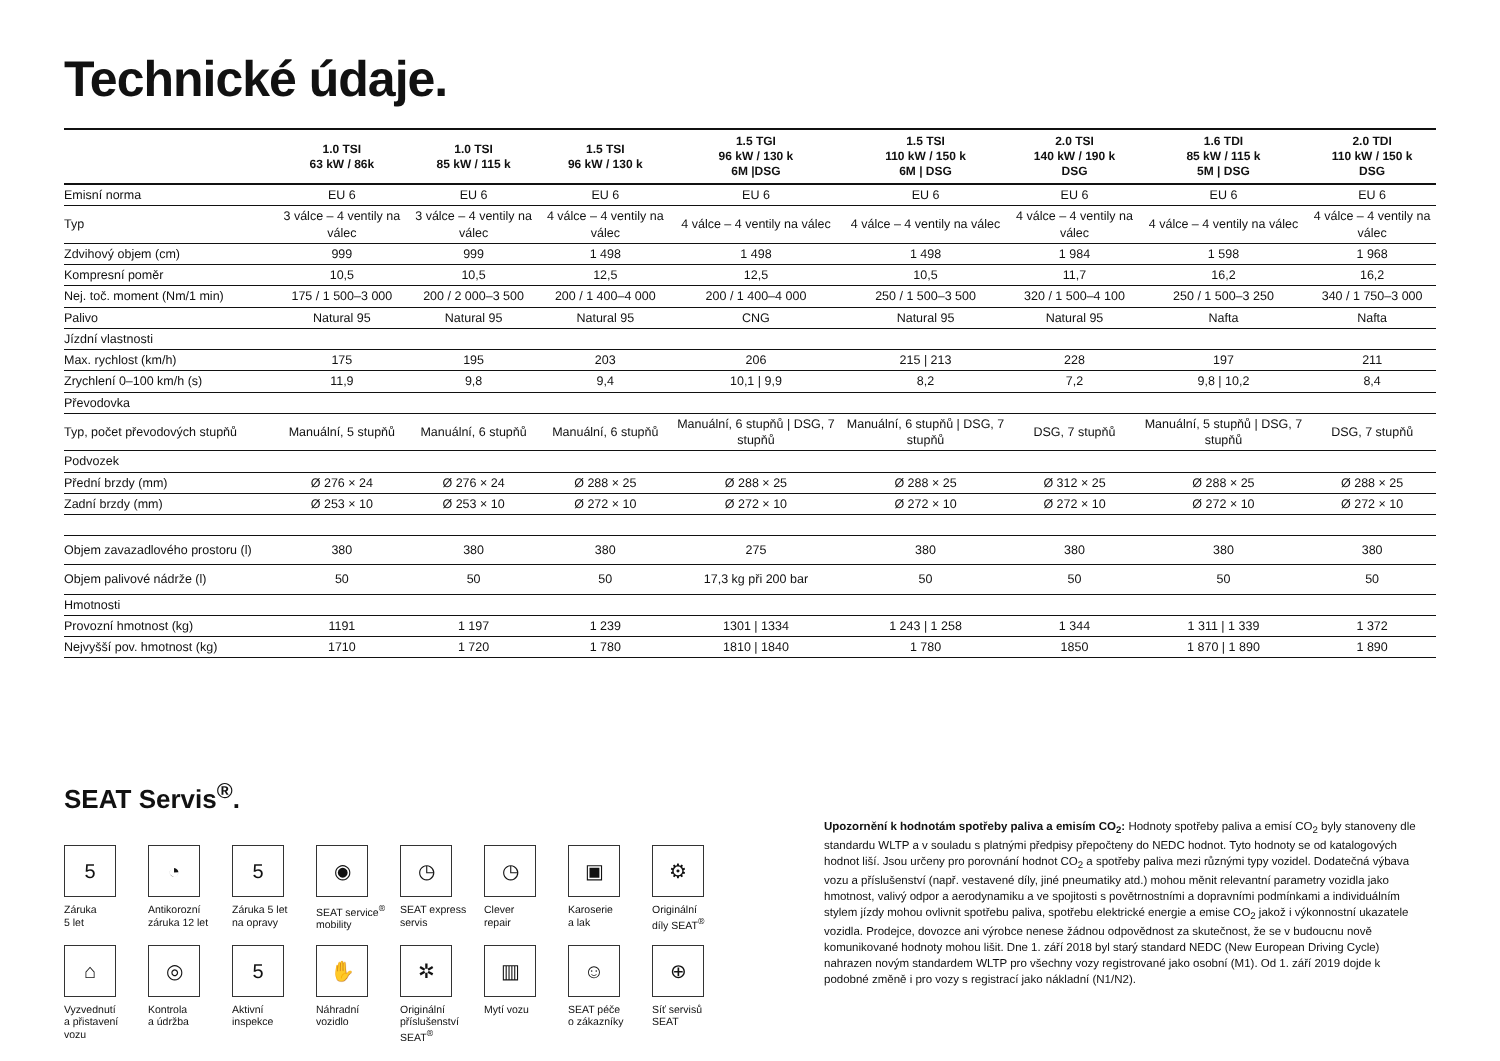Technické údaje.
| | 1.0 TSI 63 kW / 86k | 1.0 TSI 85 kW / 115 k | 1.5 TSI 96 kW / 130 k | 1.5 TGI 96 kW / 130 k 6M /DSG | 1.5 TSI 110 kW / 150 k 6M / DSG | 2.0 TSI 140 kW / 190 k DSG | 1.6 TDI 85 kW / 115 k 5M / DSG | 2.0 TDI 110 kW / 150 k DSG |
| --- | --- | --- | --- | --- | --- | --- | --- | --- |
| Emisní norma | EU 6 | EU 6 | EU 6 | EU 6 | EU 6 | EU 6 | EU 6 | EU 6 |
| Typ | 3 válce – 4 ventily na válec | 3 válce – 4 ventily na válec | 4 válce – 4 ventily na válec | 4 válce – 4 ventily na válec | 4 válce – 4 ventily na válec | 4 válce – 4 ventily na válec | 4 válce – 4 ventily na válec | 4 válce – 4 ventily na válec |
| Zdvihový objem (cm) | 999 | 999 | 1 498 | 1 498 | 1 498 | 1 984 | 1 598 | 1 968 |
| Kompresní poměr | 10,5 | 10,5 | 12,5 | 12,5 | 10,5 | 11,7 | 16,2 | 16,2 |
| Nej. toč. moment (Nm/1 min) | 175 / 1 500–3 000 | 200 / 2 000–3 500 | 200 / 1 400–4 000 | 200 / 1 400–4 000 | 250 / 1 500–3 500 | 320 / 1 500–4 100 | 250 / 1 500–3 250 | 340 / 1 750–3 000 |
| Palivo | Natural 95 | Natural 95 | Natural 95 | CNG | Natural 95 | Natural 95 | Nafta | Nafta |
| Jízdní vlastnosti | | | | | | | | |
| Max. rychlost (km/h) | 175 | 195 | 203 | 206 | 215 / 213 | 228 | 197 | 211 |
| Zrychlení 0–100 km/h (s) | 11,9 | 9,8 | 9,4 | 10,1 / 9,9 | 8,2 | 7,2 | 9,8 / 10,2 | 8,4 |
| Převodovka | | | | | | | | |
| Typ, počet převodových stupňů | Manuální, 5 stupňů | Manuální, 6 stupňů | Manuální, 6 stupňů | Manuální, 6 stupňů / DSG, 7 stupňů | Manuální, 6 stupňů / DSG, 7 stupňů | DSG, 7 stupňů | Manuální, 5 stupňů / DSG, 7 stupňů | DSG, 7 stupňů |
| Podvozek | | | | | | | | |
| Přední brzdy (mm) | Ø 276 × 24 | Ø 276 × 24 | Ø 288 × 25 | Ø 288 × 25 | Ø 288 × 25 | Ø 312 × 25 | Ø 288 × 25 | Ø 288 × 25 |
| Zadní brzdy (mm) | Ø 253 × 10 | Ø 253 × 10 | Ø 272 × 10 | Ø 272 × 10 | Ø 272 × 10 | Ø 272 × 10 | Ø 272 × 10 | Ø 272 × 10 |
| Objem zavazadlového prostoru (l) | 380 | 380 | 380 | 275 | 380 | 380 | 380 | 380 |
| Objem palivové nádrže (l) | 50 | 50 | 50 | 17,3 kg při 200 bar | 50 | 50 | 50 | 50 |
| Hmotnosti | | | | | | | | |
| Provozní hmotnost (kg) | 1191 | 1 197 | 1 239 | 1301 / 1334 | 1 243 / 1 258 | 1 344 | 1 311 / 1 339 | 1 372 |
| Nejvyšší pov. hmotnost (kg) | 1710 | 1 720 | 1 780 | 1810 / 1840 | 1 780 | 1850 | 1 870 / 1 890 | 1 890 |
SEAT Servis<sup>®</sup>.
5
Záruka
5 let
◔
Antikorozní
záruka 12 let
5
Záruka 5 let
na opravy
◉
SEAT service<sup>®</sup>
mobility
◷
SEAT express
servis
◷
Clever
repair
▣
Karoserie
a lak
⚙
Originální
díly SEAT<sup>®</sup>
⌂
Vyzvednutí
a přistavení
vozu
◎
Kontrola
a údržba
5
Aktivní
inspekce
✋
Náhradní
vozidlo
✲
Originální
příslušenství
SEAT<sup>®</sup>
▥
Mytí vozu
☺
SEAT péče
o zákazníky
⊕
Síť servisů
SEAT
Upozornění k hodnotám spotřeby paliva a emisím CO<sub>2</sub>: Hodnoty spotřeby paliva a emisí CO<sub>2</sub> byly stanoveny dle standardu WLTP a v souladu s platnými předpisy přepočteny do NEDC hodnot. Tyto hodnoty se od katalogových hodnot liší. Jsou určeny pro porovnání hodnot CO<sub>2</sub> a spotřeby paliva mezi různými typy vozidel. Dodatečná výbava vozu a příslušenství (např. vestavené díly, jiné pneumatiky atd.) mohou měnit relevantní parametry vozidla jako hmotnost, valivý odpor a aerodynamiku a ve spojitosti s povětrnostními a dopravními podmínkami a individuálním stylem jízdy mohou ovlivnit spotřebu paliva, spotřebu elektrické energie a emise CO<sub>2</sub> jakož i výkonnostní ukazatele vozidla. Prodejce, dovozce ani výrobce nenese žádnou odpovědnost za skutečnost, že se v budoucnu nově komunikované hodnoty mohou lišit. Dne 1. září 2018 byl starý standard NEDC (New European Driving Cycle) nahrazen novým standardem WLTP pro všechny vozy registrované jako osobní (M1). Od 1. září 2019 dojde k podobné změně i pro vozy s registrací jako nákladní (N1/N2).